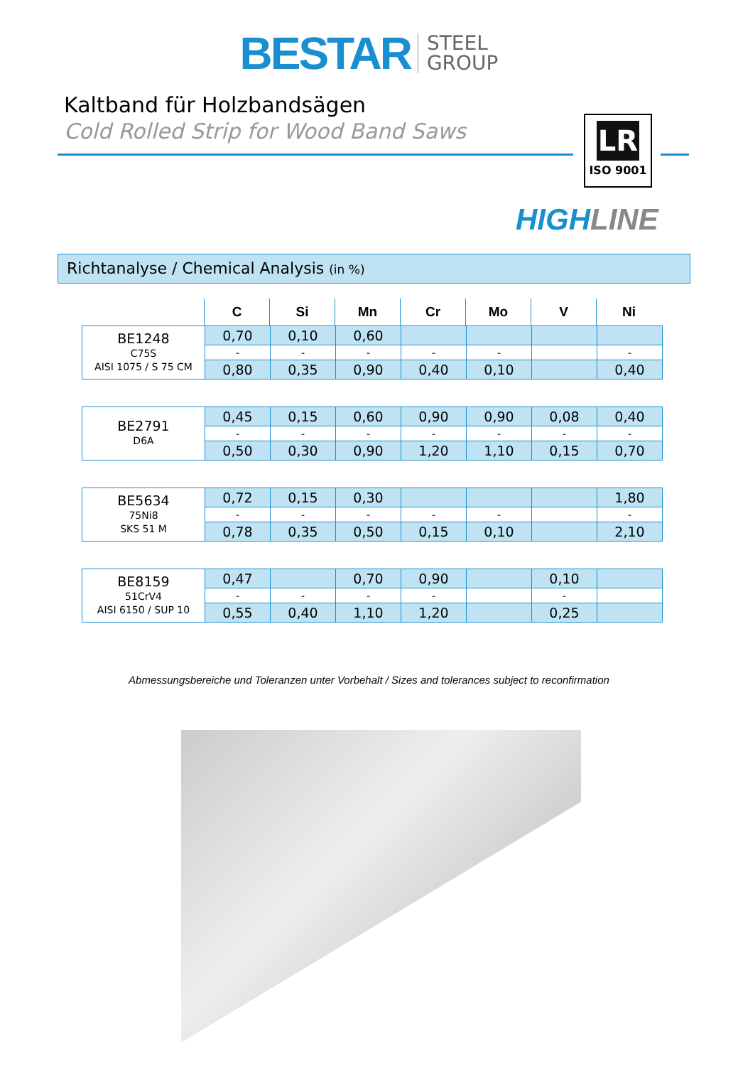BESTAR STEEL
GROUP
Kaltband für Holzbandsägen
Cold Rolled Strip for Wood Band Saws
LR
ISO 9001
HIGHLINE
Richtanalyse / Chemical Analysis (in %)
| | C | Si | Mn | Cr | Mo | V | Ni |
| BE1248 C75S AISI 1075 / S 75 CM | 0,70 | 0,10 | 0,60 | | | | |
| | - | - | - | - | - | | - |
| | 0,80 | 0,35 | 0,90 | 0,40 | 0,10 | | 0,40 |
| BE2791 D6A | 0,45 | 0,15 | 0,60 | 0,90 | 0,90 | 0,08 | 0,40 |
| | - | - | - | - | - | - | - |
| | 0,50 | 0,30 | 0,90 | 1,20 | 1,10 | 0,15 | 0,70 |
| BE5634 75Ni8 SKS 51 M | 0,72 | 0,15 | 0,30 | | | | 1,80 |
| | - | - | - | - | - | | - |
| | 0,78 | 0,35 | 0,50 | 0,15 | 0,10 | | 2,10 |
| BE8159 51CrV4 AISI 6150 / SUP 10 | 0,47 | | 0,70 | 0,90 | | 0,10 | |
| | - | - | - | - | | - | |
| | 0,55 | 0,40 | 1,10 | 1,20 | | 0,25 | |
Abmessungsbereiche und Toleranzen unter Vorbehalt / Sizes and tolerances subject to reconfirmation